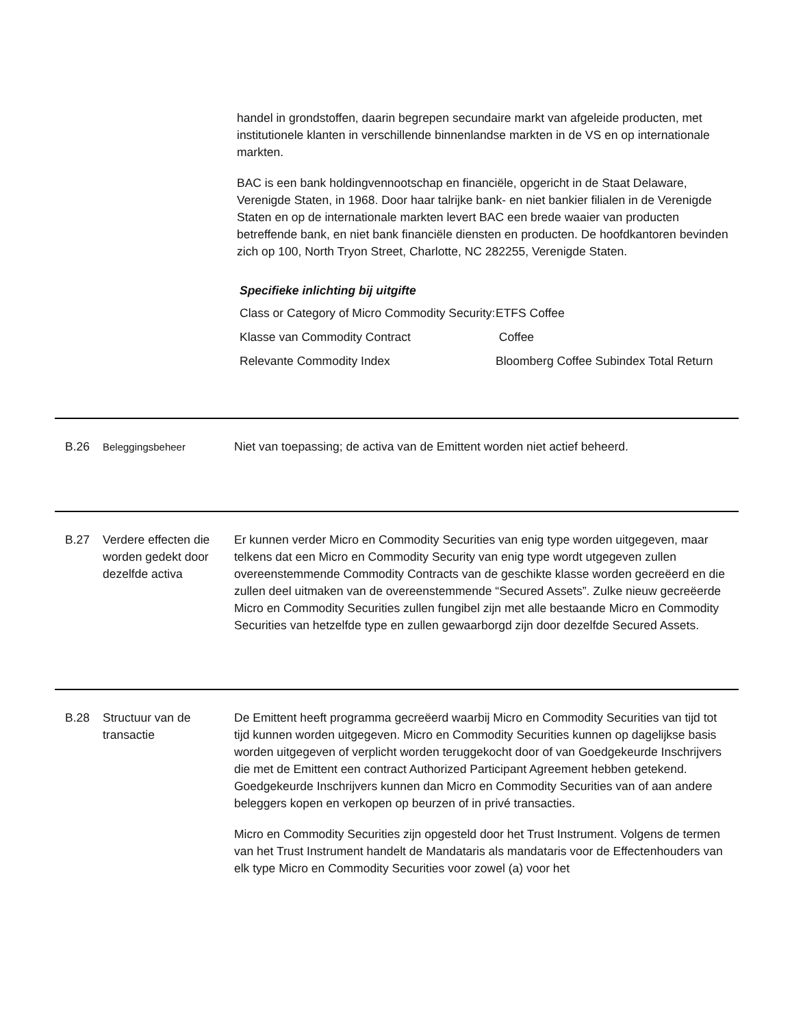handel in grondstoffen, daarin begrepen secundaire markt van afgeleide producten, met institutionele klanten in verschillende binnenlandse markten in de VS en op internationale markten.
BAC is een bank holdingvennootschap en financiële, opgericht in de Staat Delaware, Verenigde Staten, in 1968. Door haar talrijke bank- en niet bankier filialen in de Verenigde Staten en op de internationale markten levert BAC een brede waaier van producten betreffende bank, en niet bank financiële diensten en producten. De hoofdkantoren bevinden zich op 100, North Tryon Street, Charlotte, NC 282255, Verenigde Staten.
Specifieke inlichting bij uitgifte
| Class or Category of Micro Commodity Security: | ETFS Coffee |
| Klasse van Commodity Contract | Coffee |
| Relevante Commodity Index | Bloomberg Coffee Subindex Total Return |
B.26
Beleggingsbeheer
Niet van toepassing; de activa van de Emittent worden niet actief beheerd.
B.27 Verdere effecten die worden gedekt door dezelfde activa
Er kunnen verder Micro en Commodity Securities van enig type worden uitgegeven, maar telkens dat een Micro en Commodity Security van enig type wordt utgegeven zullen overeenstemmende Commodity Contracts van de geschikte klasse worden gecreëerd en die zullen deel uitmaken van de overeenstemmende “Secured Assets”. Zulke nieuw gecreëerde Micro en Commodity Securities zullen fungibel zijn met alle bestaande Micro en Commodity Securities van hetzelfde type en zullen gewaarborgd zijn door dezelfde Secured Assets.
B.28 Structuur van de transactie
De Emittent heeft programma gecreëerd waarbij Micro en Commodity Securities van tijd tot tijd kunnen worden uitgegeven. Micro en Commodity Securities kunnen op dagelijkse basis worden uitgegeven of verplicht worden teruggekocht door of van Goedgekeurde Inschrijvers die met de Emittent een contract Authorized Participant Agreement hebben getekend. Goedgekeurde Inschrijvers kunnen dan Micro en Commodity Securities van of aan andere beleggers kopen en verkopen op beurzen of in privé transacties.
Micro en Commodity Securities zijn opgesteld door het Trust Instrument. Volgens de termen van het Trust Instrument handelt de Mandataris als mandataris voor de Effectenhouders van elk type Micro en Commodity Securities voor zowel (a) voor het